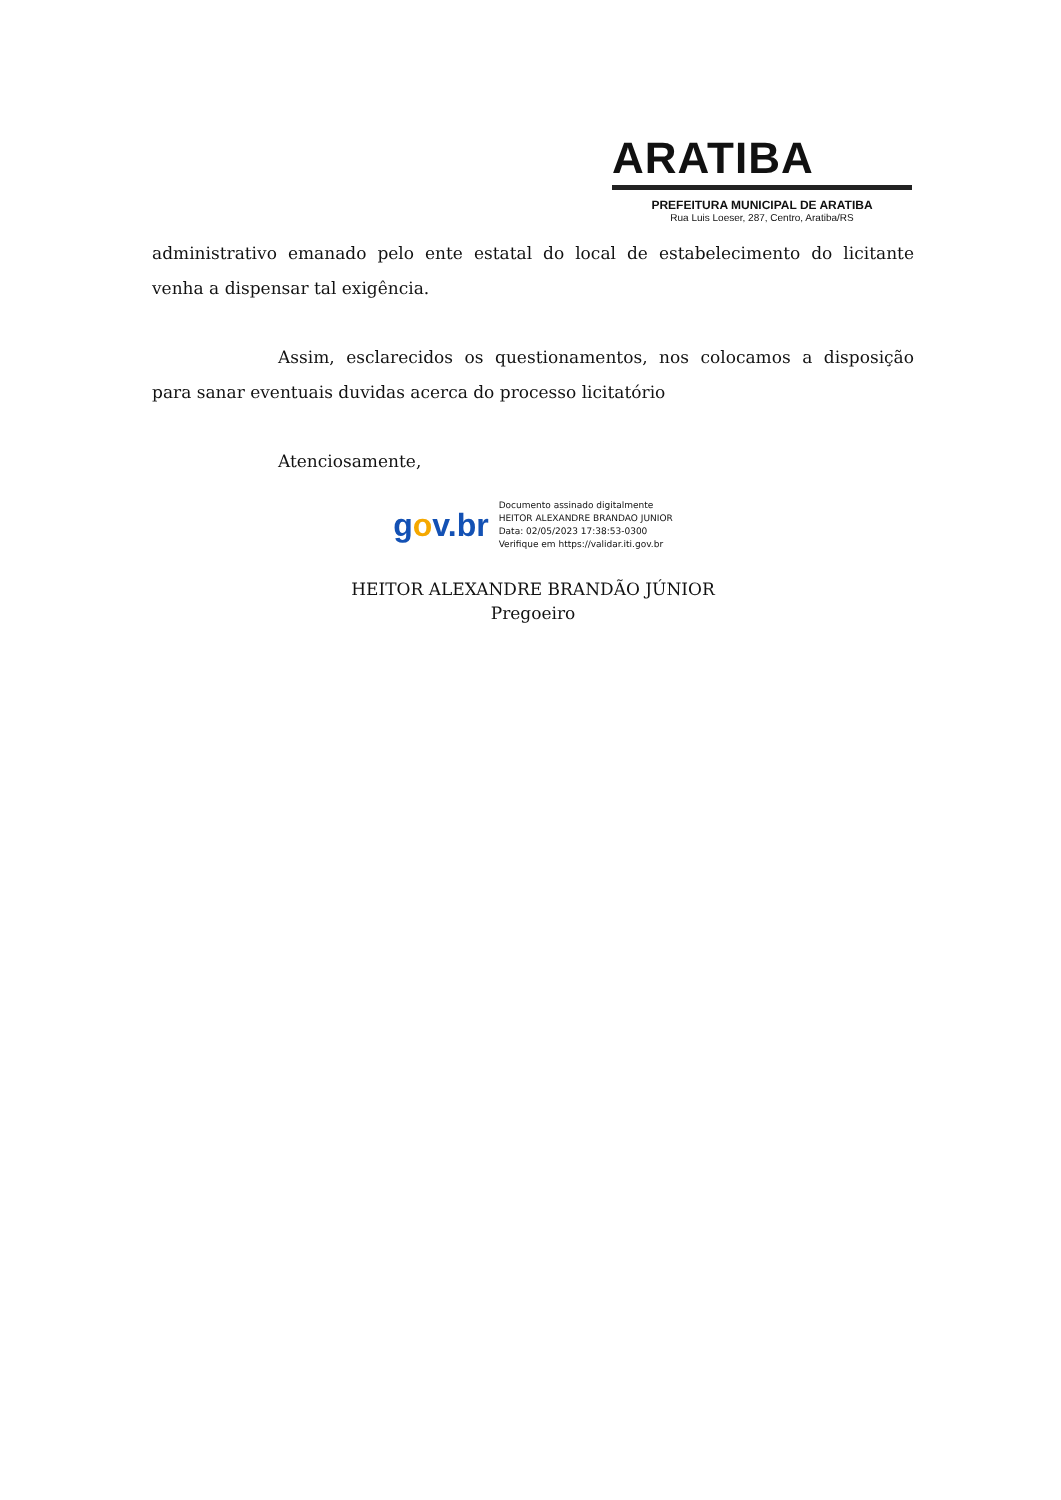ARATIBA
PREFEITURA MUNICIPAL DE ARATIBA
Rua Luis Loeser, 287, Centro, Aratiba/RS
administrativo emanado pelo ente estatal do local de estabelecimento do licitante venha a dispensar tal exigência.
Assim, esclarecidos os questionamentos, nos colocamos a disposição para sanar eventuais duvidas acerca do processo licitatório
Atenciosamente,
gov.br
Documento assinado digitalmente
HEITOR ALEXANDRE BRANDAO JUNIOR
Data: 02/05/2023 17:38:53-0300
Verifique em https://validar.iti.gov.br
HEITOR ALEXANDRE BRANDÃO JÚNIOR
Pregoeiro